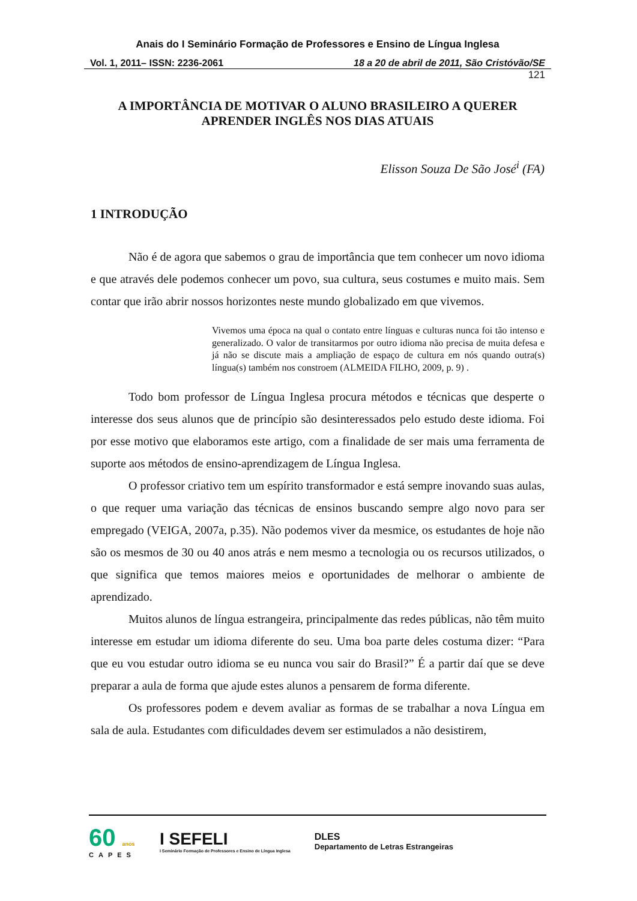Anais do I Seminário Formação de Professores e Ensino de Língua Inglesa
Vol. 1, 2011– ISSN: 2236-2061 18 a 20 de abril de 2011, São Cristóvão/SE
121
A IMPORTÂNCIA DE MOTIVAR O ALUNO BRASILEIRO A QUERER
APRENDER INGLÊS NOS DIAS ATUAIS
Elisson Souza De São José<sup>i</sup> (FA)
1 INTRODUÇÃO
Não é de agora que sabemos o grau de importância que tem conhecer um novo idioma e que através dele podemos conhecer um povo, sua cultura, seus costumes e muito mais. Sem contar que irão abrir nossos horizontes neste mundo globalizado em que vivemos.
Vivemos uma época na qual o contato entre línguas e culturas nunca foi tão intenso e generalizado. O valor de transitarmos por outro idioma não precisa de muita defesa e já não se discute mais a ampliação de espaço de cultura em nós quando outra(s) língua(s) também nos constroem (ALMEIDA FILHO, 2009, p. 9) .
Todo bom professor de Língua Inglesa procura métodos e técnicas que desperte o interesse dos seus alunos que de princípio são desinteressados pelo estudo deste idioma. Foi por esse motivo que elaboramos este artigo, com a finalidade de ser mais uma ferramenta de suporte aos métodos de ensino-aprendizagem de Língua Inglesa.
O professor criativo tem um espírito transformador e está sempre inovando suas aulas, o que requer uma variação das técnicas de ensinos buscando sempre algo novo para ser empregado (VEIGA, 2007a, p.35). Não podemos viver da mesmice, os estudantes de hoje não são os mesmos de 30 ou 40 anos atrás e nem mesmo a tecnologia ou os recursos utilizados, o que significa que temos maiores meios e oportunidades de melhorar o ambiente de aprendizado.
Muitos alunos de língua estrangeira, principalmente das redes públicas, não têm muito interesse em estudar um idioma diferente do seu. Uma boa parte deles costuma dizer: “Para que eu vou estudar outro idioma se eu nunca vou sair do Brasil?” É a partir daí que se deve preparar a aula de forma que ajude estes alunos a pensarem de forma diferente.
Os professores podem e devem avaliar as formas de se trabalhar a nova Língua em sala de aula. Estudantes com dificuldades devem ser estimulados a não desistirem,
60 anos
CAPES
I SEFELI
I Seminário Formação de Professores e Ensino de Língua Inglesa
DLES
Departamento de Letras Estrangeiras